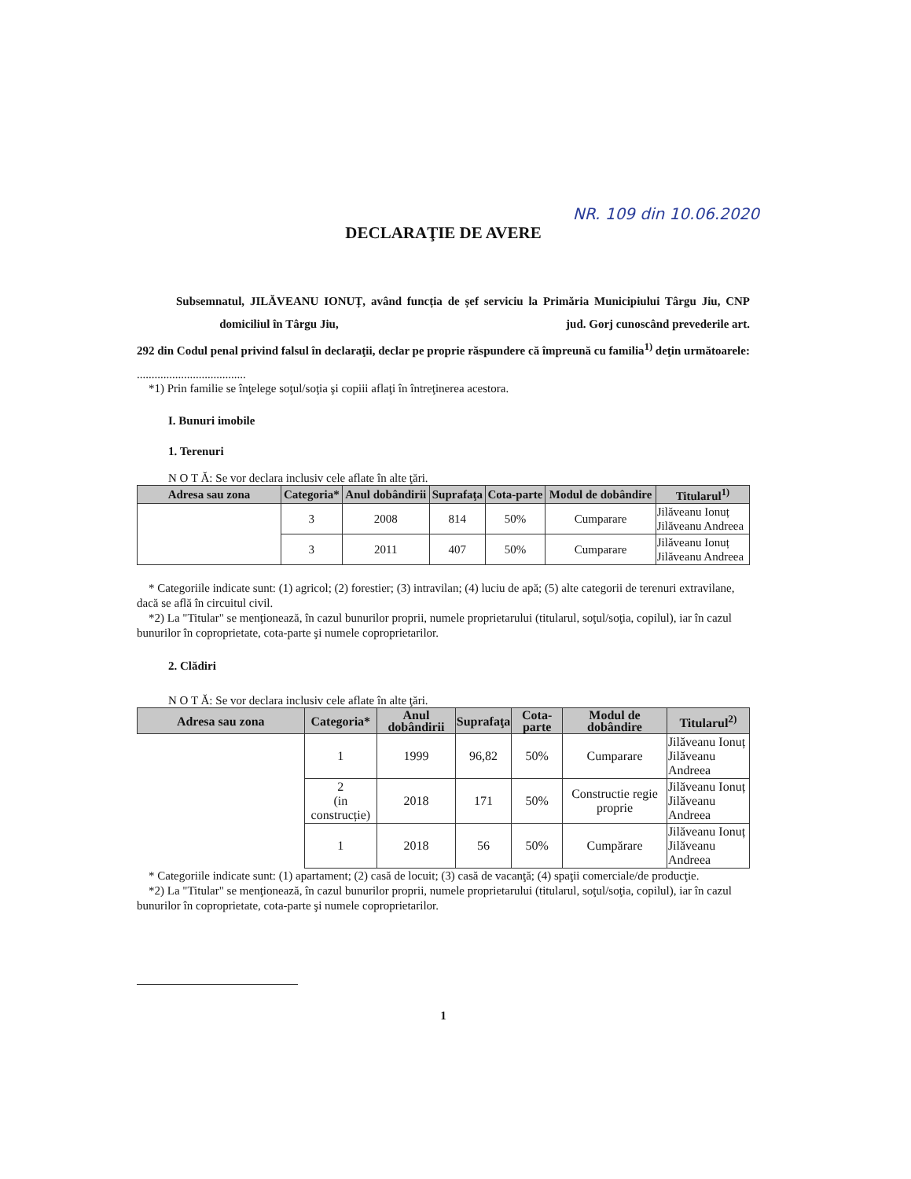NR. 109 din 10.06.2020
DECLARAŢIE DE AVERE
Subsemnatul, JILĂVEANU IONUȚ, având funcția de șef serviciu la Primăria Municipiului Târgu Jiu, CNP domiciliul în Târgu Jiu, jud. Gorj cunoscând prevederile art. 292 din Codul penal privind falsul în declaraţii, declar pe proprie răspundere că împreună cu familia<sup>1)</sup> deţin următoarele:
.....................................
*1) Prin familie se înţelege soţul/soţia şi copiii aflaţi în întreţinerea acestora.
I. Bunuri imobile
1. Terenuri
N O T Ă: Se vor declara inclusiv cele aflate în alte ţări.
| Adresa sau zona | Categoria* | Anul dobândirii | Suprafaţa | Cota-parte | Modul de dobândire | Titularul<sup>1)</sup> |
| --- | --- | --- | --- | --- | --- | --- |
| | 3 | 2008 | 814 | 50% | Cumparare | Jilăveanu Ionuț Jilăveanu Andreea |
| | 3 | 2011 | 407 | 50% | Cumparare | Jilăveanu Ionuț Jilăveanu Andreea |
* Categoriile indicate sunt: (1) agricol; (2) forestier; (3) intravilan; (4) luciu de apă; (5) alte categorii de terenuri extravilane, dacă se află în circuitul civil.
*2) La "Titular" se menţionează, în cazul bunurilor proprii, numele proprietarului (titularul, soţul/soţia, copilul), iar în cazul bunurilor în coproprietate, cota-parte şi numele coproprietarilor.
2. Clădiri
N O T Ă: Se vor declara inclusiv cele aflate în alte ţări.
| Adresa sau zona | Categoria* | Anul dobândirii | Suprafaţa | Cota-parte | Modul de dobândire | Titularul<sup>2)</sup> |
| --- | --- | --- | --- | --- | --- | --- |
| | 1 | 1999 | 96,82 | 50% | Cumparare | Jilăveanu Ionuț Jilăveanu Andreea |
| | 2 (in construcție) | 2018 | 171 | 50% | Constructie regie proprie | Jilăveanu Ionuț Jilăveanu Andreea |
| | 1 | 2018 | 56 | 50% | Cumpărare | Jilăveanu Ionuț Jilăveanu Andreea |
* Categoriile indicate sunt: (1) apartament; (2) casă de locuit; (3) casă de vacanţă; (4) spaţii comerciale/de producţie.
*2) La "Titular" se menţionează, în cazul bunurilor proprii, numele proprietarului (titularul, soţul/soţia, copilul), iar în cazul bunurilor în coproprietate, cota-parte şi numele coproprietarilor.
1